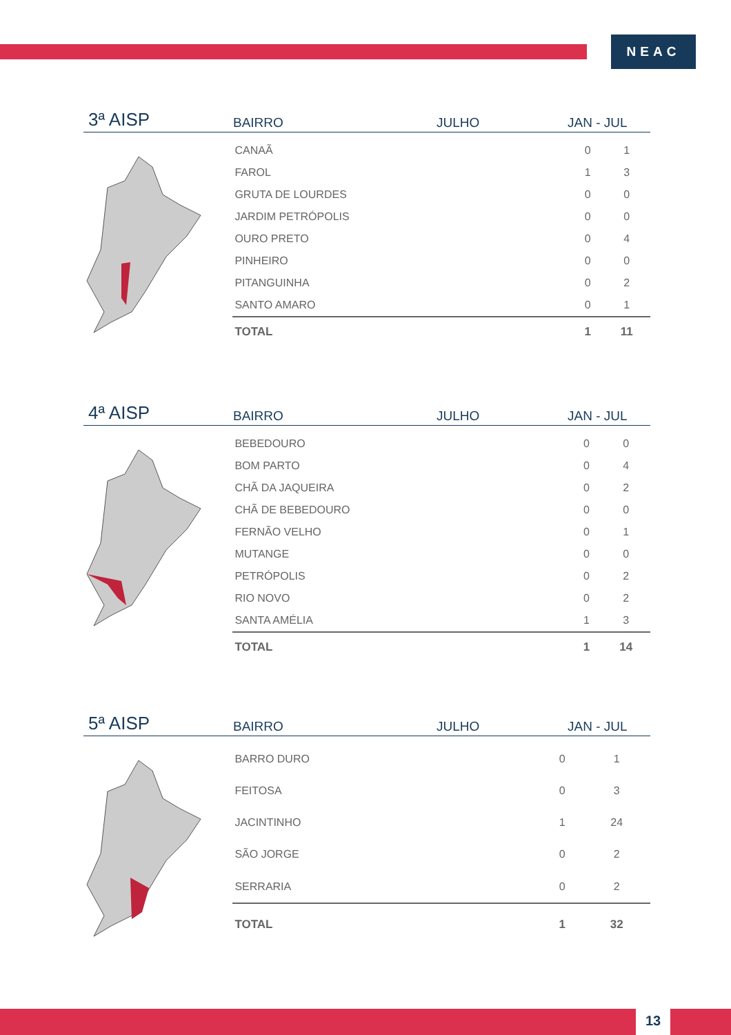NEAC
3ª AISP
BAIRRO
JULHO
JAN - JUL
| CANAÃ | 0 | 1 |
| FAROL | 1 | 3 |
| GRUTA DE LOURDES | 0 | 0 |
| JARDIM PETRÓPOLIS | 0 | 0 |
| OURO PRETO | 0 | 4 |
| PINHEIRO | 0 | 0 |
| PITANGUINHA | 0 | 2 |
| SANTO AMARO | 0 | 1 |
| TOTAL | 1 | 11 |
4ª AISP
BAIRRO
JULHO
JAN - JUL
| BEBEDOURO | 0 | 0 |
| BOM PARTO | 0 | 4 |
| CHÃ DA JAQUEIRA | 0 | 2 |
| CHÃ DE BEBEDOURO | 0 | 0 |
| FERNÃO VELHO | 0 | 1 |
| MUTANGE | 0 | 0 |
| PETRÓPOLIS | 0 | 2 |
| RIO NOVO | 0 | 2 |
| SANTA AMÉLIA | 1 | 3 |
| TOTAL | 1 | 14 |
5ª AISP
BAIRRO
JULHO
JAN - JUL
| BARRO DURO | 0 | 1 |
| FEITOSA | 0 | 3 |
| JACINTINHO | 1 | 24 |
| SÃO JORGE | 0 | 2 |
| SERRARIA | 0 | 2 |
| TOTAL | 1 | 32 |
13